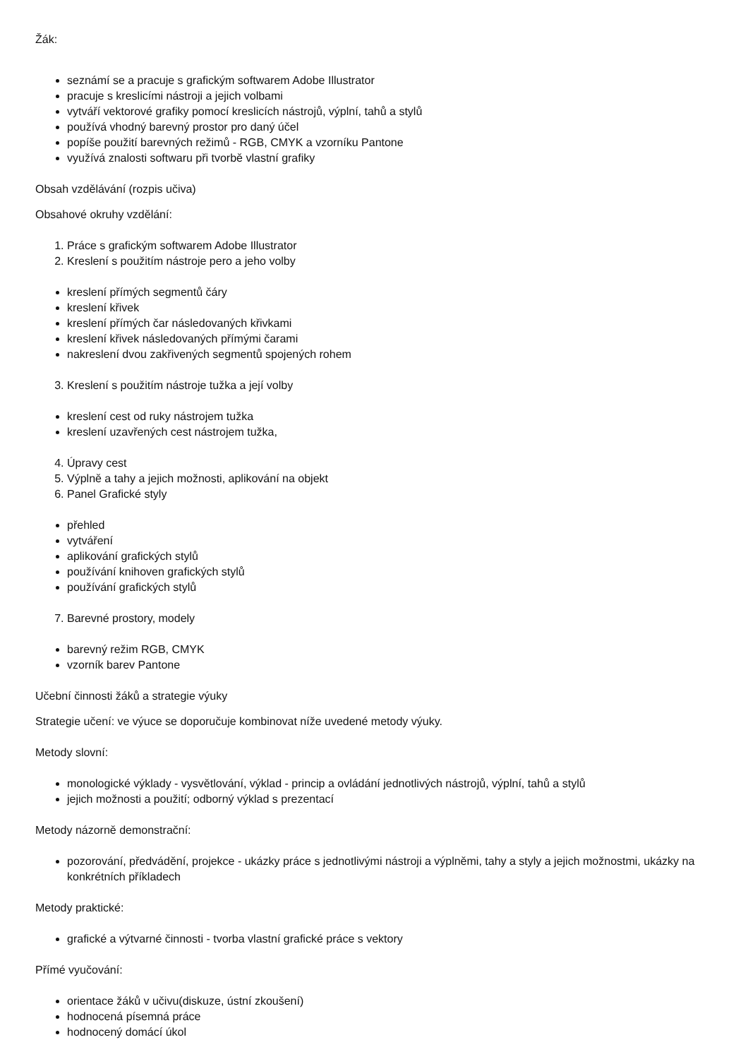Žák:
seznámí se a pracuje s grafickým softwarem Adobe Illustrator
pracuje s kreslicími nástroji a jejich volbami
vytváří vektorové grafiky pomocí kreslicích nástrojů, výplní, tahů a stylů
používá vhodný barevný prostor pro daný účel
popíše použití barevných režimů - RGB, CMYK a vzorníku Pantone
využívá znalosti softwaru při tvorbě vlastní grafiky
Obsah vzdělávání (rozpis učiva)
Obsahové okruhy vzdělání:
1. Práce s grafickým softwarem Adobe Illustrator
2. Kreslení s použitím nástroje pero a jeho volby
kreslení přímých segmentů čáry
kreslení křivek
kreslení přímých čar následovaných křivkami
kreslení křivek následovaných přímými čarami
nakreslení dvou zakřivených segmentů spojených rohem
3. Kreslení s použitím nástroje tužka a její volby
kreslení cest od ruky nástrojem tužka
kreslení uzavřených cest nástrojem tužka,
4. Úpravy cest
5. Výplně a tahy a jejich možnosti, aplikování na objekt
6. Panel Grafické styly
přehled
vytváření
aplikování grafických stylů
používání knihoven grafických stylů
používání grafických stylů
7. Barevné prostory, modely
barevný režim RGB, CMYK
vzorník barev Pantone
Učební činnosti žáků a strategie výuky
Strategie učení: ve výuce se doporučuje kombinovat níže uvedené metody výuky.
Metody slovní:
monologické výklady - vysvětlování, výklad - princip a ovládání jednotlivých nástrojů, výplní, tahů a stylů
jejich možnosti a použití; odborný výklad s prezentací
Metody názorně demonstrační:
pozorování, předvádění, projekce - ukázky práce s jednotlivými nástroji a výplněmi, tahy a styly a jejich možnostmi, ukázky na konkrétních příkladech
Metody praktické:
grafické a výtvarné činnosti - tvorba vlastní grafické práce s vektory
Přímé vyučování:
orientace žáků v učivu(diskuze, ústní zkoušení)
hodnocená písemná práce
hodnocený domácí úkol